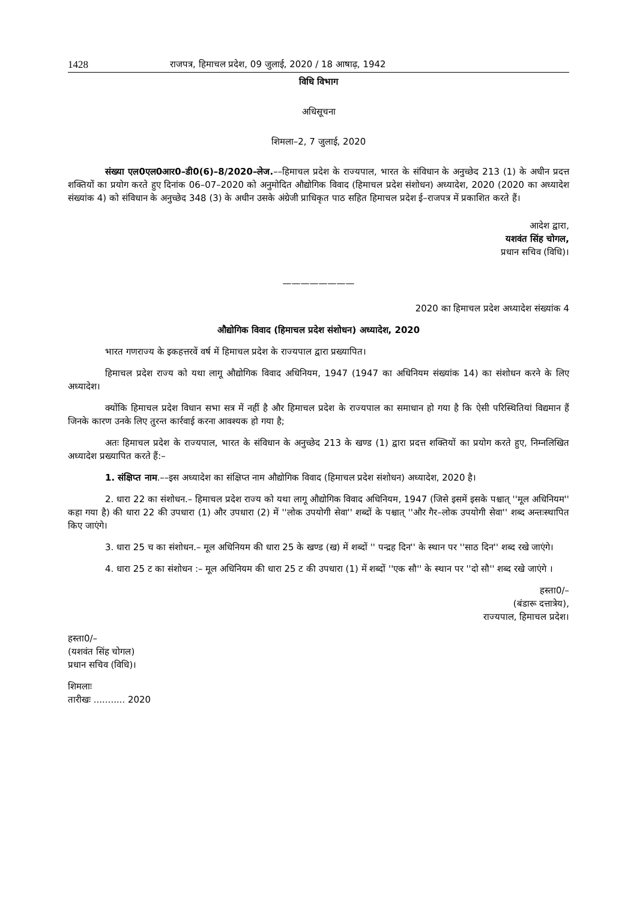1428 राजपत्र, हिमाचल प्रदेश, 09 जुलाई, 2020 / 18 आषाढ़, 1942
विधि विभाग
अधिसूचना
शिमला–2, 7 जुलाई, 2020
संख्या एल0एल0आर0–डी0(6)–8/2020–लेज.––हिमाचल प्रदेश के राज्यपाल, भारत के संविधान के अनुच्छेद 213 (1) के अधीन प्रदत्त शक्तियों का प्रयोग करते हुए दिनांक 06–07–2020 को अनुमोदित औद्योगिक विवाद (हिमाचल प्रदेश संशोधन) अध्यादेश, 2020 (2020 का अध्यादेश संख्यांक 4) को संविधान के अनुच्छेद 348 (3) के अधीन उसके अंग्रेजी प्राधिकृत पाठ सहित हिमाचल प्रदेश ई–राजपत्र में प्रकाशित करते हैं।
आदेश द्वारा,
यशवंत सिंह चोगल,
प्रधान सचिव (विधि)।
————————
2020 का हिमाचल प्रदेश अध्यादेश संख्यांक 4
औद्योगिक विवाद (हिमाचल प्रदेश संशोधन) अध्यादेश, 2020
भारत गणराज्य के इकहत्तरवें वर्ष में हिमाचल प्रदेश के राज्यपाल द्वारा प्रख्यापित।
हिमाचल प्रदेश राज्य को यथा लागू औद्योगिक विवाद अधिनियम, 1947 (1947 का अधिनियम संख्यांक 14) का संशोधन करने के लिए अध्यादेश।
क्योंकि हिमाचल प्रदेश विधान सभा सत्र में नहीं है और हिमाचल प्रदेश के राज्यपाल का समाधान हो गया है कि ऐसी परिस्थितियां विद्यमान हैं जिनके कारण उनके लिए तुरन्त कार्रवाई करना आवश्यक हो गया है;
अतः हिमाचल प्रदेश के राज्यपाल, भारत के संविधान के अनुच्छेद 213 के खण्ड (1) द्वारा प्रदत्त शक्तियों का प्रयोग करते हुए, निम्नलिखित अध्यादेश प्रख्यापित करते हैं:–
1. संक्षिप्त नाम.––इस अध्यादेश का संक्षिप्त नाम औद्योगिक विवाद (हिमाचल प्रदेश संशोधन) अध्यादेश, 2020 है।
2. धारा 22 का संशोधन.– हिमाचल प्रदेश राज्य को यथा लागू औद्योगिक विवाद अधिनियम, 1947 (जिसे इसमें इसके पश्चात् ''मूल अधिनियम'' कहा गया है) की धारा 22 की उपधारा (1) और उपधारा (2) में ''लोक उपयोगी सेवा'' शब्दों के पश्चात् ''और गैर–लोक उपयोगी सेवा'' शब्द अन्तःस्थापित किए जाएंगे।
3. धारा 25 च का संशोधन.– मूल अधिनियम की धारा 25 के खण्ड (ख) में शब्दों '' पन्द्रह दिन'' के स्थान पर ''साठ दिन'' शब्द रखे जाएंगे।
4. धारा 25 ट का संशोधन :– मूल अधिनियम की धारा 25 ट की उपधारा (1) में शब्दों ''एक सौ'' के स्थान पर ''दो सौ'' शब्द रखे जाएंगे ।
हस्ता0/–
(बंडारू दत्तात्रेय),
राज्यपाल, हिमाचल प्रदेश।
हस्ता0/–
(यशवंत सिंह चोगल)
प्रधान सचिव (विधि)।
शिमलाः
तारीखः ........... 2020